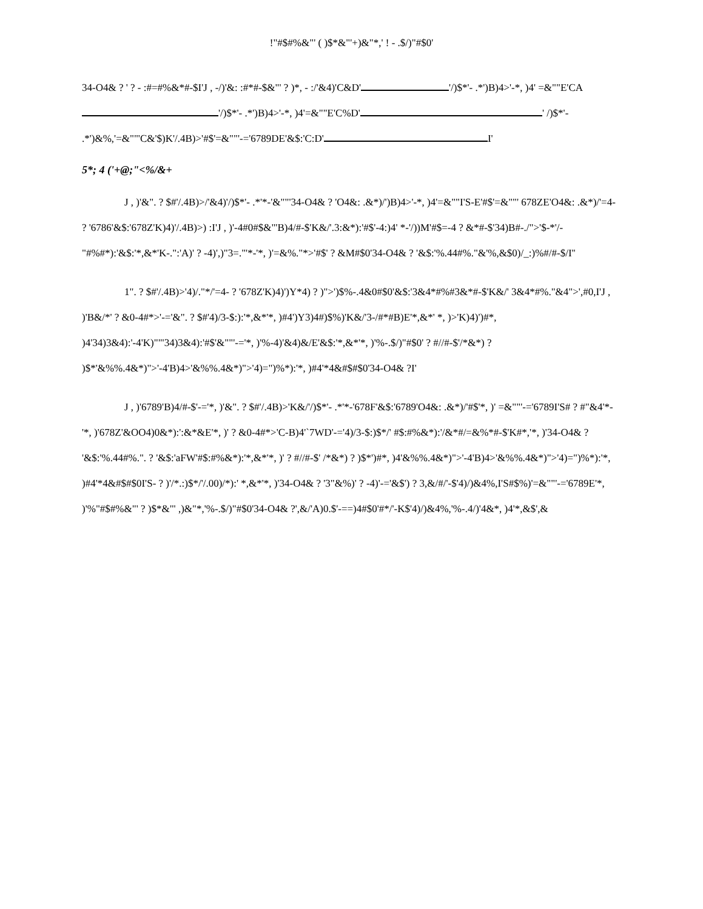!"#$#%&"' ( )$*&"'+)&"*,' ! - .$/)"#$0'
34-O4& ? ' ? - :#=#%&*#-$I'J , -/)'&: :#*#-$&"' ? )*, - :/'&4)'C&D' '/)$*'- .*')B)4>'-*, )4' =&""E'CA '/)$*'- .*')B)4>'-*, )4'=&""E'C%D' ' /)$*'- .*')&%,'=&""'C&'$)K'/.4B)>'#$'=&""'-='6789DE'&$:'C:D' I'
5*; 4 ('+@;"<%/&+
J , )'&". ? $#'/.4B)>/'&4)'/)$*'- .*'*-'&""'34-O4& ? 'O4&: .&*)/')B)4>'-*, )4'=&""I'S-E'#$'=&""' 678ZE'O4&: .&*)/'=4- ? '6786'&$:'678Z'K)4)'/.4B)>) :I'J , )'-4#0#$&"'B)4/#-$'K&/'.3:&*):'#$'-4:)4' *-'/))M'#$=-4 ? &*#-$'34)B#-./">'$-*'/-"#%#*):'&$:'*,&*'K-.":'A)' ? -4)',)"3=."'*-'*, )'=&%."*>'#$' ? &M#$0'34-O4& ? '&$:'%.44#%."&'%,&$0)/_:)%#/#-$/I''
1". ? $#'/.4B)>'4)/."*/'=4- ? '678Z'K)4)')Y*4) ? )">')$%-.4&0#$0'&$:'3&4*#%#3&*#-$'K&/' 3&4*#%."&4">',#0,I'J , )'B&/*' ? &0-4#*>'-='&". ? $#'4)/3-$:):'*,&*'*, )#4')Y3)4#)$%)'K&/'3-/#*#B)E'*,&*' *, )>'K)4)')#*, )4'34)3&4):'-4'K)""'34)3&4):'#$'&""'-='*, )'%-4)'&4)&/E'&$:'*,&*'*, )'%-.$/)"#$0' ? #//#-$'/*&*) ? )$*'&%%.4&*)">'-4'B)4>'&%%.4&*)">'4)=")%*):'*, )#4'*4&#$#$0'34-O4& ?I'
J , )'6789'B)4/#-$'-='*, )'&". ? $#'/.4B)>'K&/'/)$*'- .*'*-'678F'&$:'6789'O4&: .&*)/'#$'*, )' =&""'-='6789I'S# ? #"&4'*-'*, )'678Z'&OO4)0&*):':&*&E'*, )' ? &0-4#*>'C-B)4'`7WD'-='4)/3-$:)$*/' #$:#%&*):'/&*#/=&%*#-$'K#*,'*, )'34-O4& ? '&$:'%.44#%.". ? '&$:'aFW'#$:#%&*):'*,&*'*, )' ? #//#-$' /*&*) ? )$*')#*, )4'&%%.4&*)">'-4'B)4>'&%%.4&*)">'4)=")%*):'*, )#4'*4&#$#$0I'S- ? )'/*.:)$*/'/.00)/*):' *,&*'*, )'34-O4& ? '3"&%)' ? -4)'-='&$') ? 3,&/#/'-$'4)/)&4%,I'S#$%)'=&""'-='6789E'*, )'%"#$#%&"' ? )$*&"' ,)&"*,'%-.$/)"#$0'34-O4& ?',&/'A)0.$'-==)4#$0'#*/'-K$'4)/)&4%,'%-.4/)'4&*, )4'*,&$',&